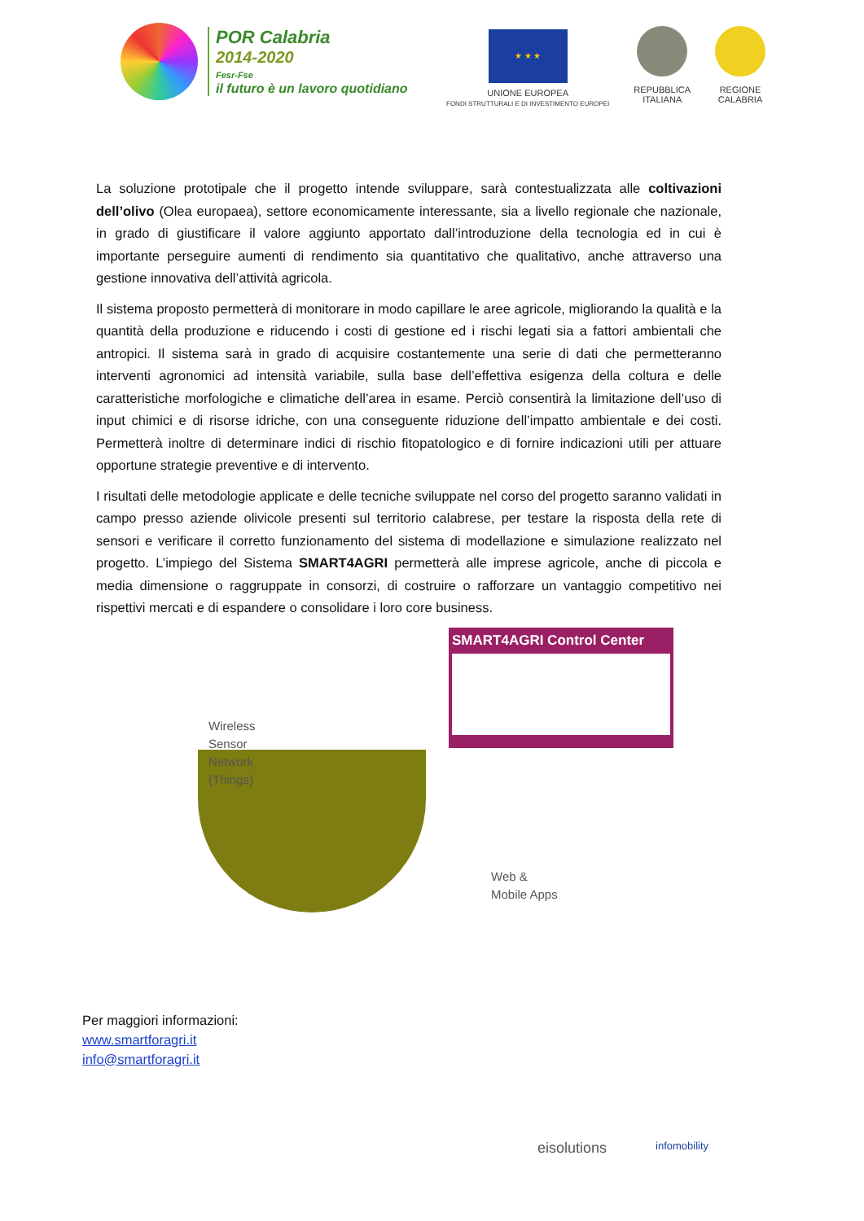POR Calabria
2014-2020
Fesr-Fse
il futuro è un lavoro quotidiano
★ ★ ★
UNIONE EUROPEA
FONDI STRUTTURALI E DI INVESTIMENTO EUROPEI
REPUBBLICA
ITALIANA
REGIONE
CALABRIA
La soluzione prototipale che il progetto intende sviluppare, sarà contestualizzata alle coltivazioni dell’olivo (Olea europaea), settore economicamente interessante, sia a livello regionale che nazionale, in grado di giustificare il valore aggiunto apportato dall’introduzione della tecnologia ed in cui è importante perseguire aumenti di rendimento sia quantitativo che qualitativo, anche attraverso una gestione innovativa dell’attività agricola.
Il sistema proposto permetterà di monitorare in modo capillare le aree agricole, migliorando la qualità e la quantità della produzione e riducendo i costi di gestione ed i rischi legati sia a fattori ambientali che antropici. Il sistema sarà in grado di acquisire costantemente una serie di dati che permetteranno interventi agronomici ad intensità variabile, sulla base dell’effettiva esigenza della coltura e delle caratteristiche morfologiche e climatiche dell’area in esame. Perciò consentirà la limitazione dell’uso di input chimici e di risorse idriche, con una conseguente riduzione dell’impatto ambientale e dei costi. Permetterà inoltre di determinare indici di rischio fitopatologico e di fornire indicazioni utili per attuare opportune strategie preventive e di intervento.
I risultati delle metodologie applicate e delle tecniche sviluppate nel corso del progetto saranno validati in campo presso aziende olivicole presenti sul territorio calabrese, per testare la risposta della rete di sensori e verificare il corretto funzionamento del sistema di modellazione e simulazione realizzato nel progetto. L’impiego del Sistema SMART4AGRI permetterà alle imprese agricole, anche di piccola e media dimensione o raggruppate in consorzi, di costruire o rafforzare un vantaggio competitivo nei rispettivi mercati e di espandere o consolidare i loro core business.
SMART4AGRI Control Center
Wireless
Sensor
Network
(Things)
Web &
Mobile Apps
Per maggiori informazioni:
www.smartforagri.it
info@smartforagri.it
eisolutions infomobility